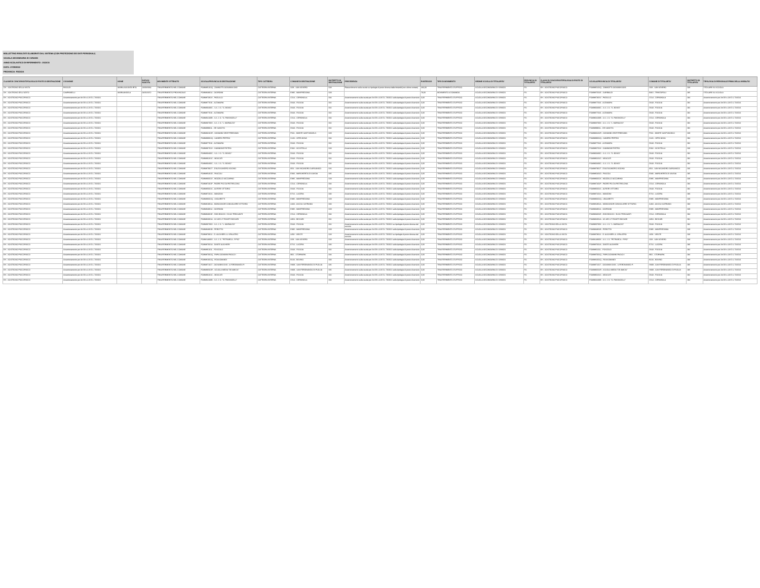BOLLETTINO RISULTATI ELABORATI DAL SISTEMA (CON PROTEZIONE DEI DATI PERSONALI)
SCUOLA SECONDARIA DI I GRADO
ANNO SCOLASTICO DI RIFERIMENTO : 2022/23
DATA: 17/05/2022
PROVINCIA: FOGGIA
| CLASSE DI CONCORSO/TIPOLOGIA DI POSTO DI DESTINAZIONE | COGNOME | NOME | DATA DI NASCITA | MOVIMENTO OTTENUTO | SCUOLA/PROVINCIA DI DESTINAZIONE | TIPO CATTEDRA | COMUNE DI DESTINAZIONE | DISTRETTO DI DESTINAZIONE | PRECEDENZA | PUNTEGGIO | TIPO DI MOVIMENTO | ORDINE SCUOLA DI TITOLARITA' | PROVINCIA DI TITOLARITA' | CLASSI DI CONCORSO/TIPOLOGIA DI POSTO DI TITOLARITA' | SCUOLA/PROVINCIA DI TITOLARITA' | COMUNE DI TITOLARITA' | DISTRETTO DI TITOLARITA' | TIPOLOGIA DI PERSONALE PRIMA DELLA MOBILITA' |
| --- | --- | --- | --- | --- | --- | --- | --- | --- | --- | --- | --- | --- | --- | --- | --- | --- | --- | --- |
| CH - SOSTEGNO DELLA VISTA | RISOLDI | MARIA ASSUNTA RITA | 23/08/1964 | TRASFERIMENTO NEL COMUNE | FGMM85101Q - ZANNOTTI-GIOVANNI XXIII | CATTEDRA INTERNA | I158 - SAN SEVERO | 028 | Riassorbimento sulla scuola su tipologia di posto diversa dalla titolarità (non ultimo entrato) | 266,00 | TRASFERIMENTO D'UFFICIO | SCUOLA SECONDARIA DI I GRADO | FG | EH - SOSTEGNO PSICOFISICO | FGMM85101Q - ZANNOTTI-GIOVANNI XXIII | I158 - SAN SEVERO | 028 | TITOLARE SU SCUOLA |
| DH - SOSTEGNO DELL'UDITO | CAMPANIELLI | MARIAANGELA | 04/06/1972 | TRASFERIMENTO PROVINCIALE | FGMM848014 - GIORDANI | CATTEDRA INTERNA | E885 - MANFREDONIA | 029 | | 79,00 | MOVIMENTO A DOMANDA | SCUOLA SECONDARIA DI I GRADO | FG | EH - SOSTEGNO PSICOFISICO | FGMM87501E - GARIBALDI | B915 - TRINITAPOLI | 035 | TITOLARE SU SCUOLA |
| EH - SOSTEGNO PSICOFISICO | Accantonamento per Art.58 c.4-III D.L 73/2021 | | | TRASFERIMENTO NEL COMUNE | FGMM87301V - PADULLO | CATTEDRA INTERNA | C514 - CERIGNOLA | 034 | Accantonamento sulla scuola per Art.58 c.4-III D.L 73/2021 sulla tipologia di posto di servizio | 0,00 | TRASFERIMENTO D'UFFICIO | SCUOLA SECONDARIA DI I GRADO | FG | EH - SOSTEGNO PSICOFISICO | FGMM87301V - PADULLO | C514 - CERIGNOLA | 034 | Accantonamento per Art.58 c.4-III D.L 73/2021 |
| EH - SOSTEGNO PSICOFISICO | Accantonamento per Art.58 c.4-III D.L 73/2021 | | | TRASFERIMENTO NEL COMUNE | FGMM877016 - ALTAMURA | CATTEDRA INTERNA | D643 - FOGGIA | 032 | Accantonamento sulla scuola per Art.58 c.4-III D.L 73/2021 sulla tipologia di posto di servizio | 0,00 | TRASFERIMENTO D'UFFICIO | SCUOLA SECONDARIA DI I GRADO | FG | EH - SOSTEGNO PSICOFISICO | FGMM877016 - ALTAMURA | D643 - FOGGIA | 032 | Accantonamento per Art.58 c.4-III D.L 73/2021 |
| EH - SOSTEGNO PSICOFISICO | Accantonamento per Art.58 c.4-III D.L 73/2021 | | | TRASFERIMENTO NEL COMUNE | FGMM00400C - S.S. 1 G. "G. BOVIO" | CATTEDRA INTERNA | D643 - FOGGIA | 032 | Accantonamento sulla scuola per Art.58 c.4-III D.L 73/2021 sulla tipologia di posto di servizio | 0,00 | TRASFERIMENTO D'UFFICIO | SCUOLA SECONDARIA DI I GRADO | FG | EH - SOSTEGNO PSICOFISICO | FGMM00400C - S.S. 1 G. "G. BOVIO" | D643 - FOGGIA | 032 | Accantonamento per Art.58 c.4-III D.L 73/2021 |
| EH - SOSTEGNO PSICOFISICO | Accantonamento per Art.58 c.4-III D.L 73/2021 | | | TRASFERIMENTO NEL COMUNE | FGMM877016 - ALTAMURA | CATTEDRA INTERNA | D643 - FOGGIA | 032 | Accantonamento sulla scuola per Art.58 c.4-III D.L 73/2021 sulla tipologia di posto di servizio | 0,00 | TRASFERIMENTO D'UFFICIO | SCUOLA SECONDARIA DI I GRADO | FG | EH - SOSTEGNO PSICOFISICO | FGMM877016 - ALTAMURA | D643 - FOGGIA | 032 | Accantonamento per Art.58 c.4-III D.L 73/2021 |
| EH - SOSTEGNO PSICOFISICO | Accantonamento per Art.58 c.4-III D.L 73/2021 | | | TRASFERIMENTO NEL COMUNE | FGMM04100B - S.S. 1 G. "G. PAVONCELLI" | CATTEDRA INTERNA | C514 - CERIGNOLA | 034 | Accantonamento sulla scuola per Art.58 c.4-III D.L 73/2021 sulla tipologia di posto di servizio | 0,00 | TRASFERIMENTO D'UFFICIO | SCUOLA SECONDARIA DI I GRADO | FG | EH - SOSTEGNO PSICOFISICO | FGMM04100B - S.S. 1 G. "G. PAVONCELLI" | C514 - CERIGNOLA | 034 | Accantonamento per Art.58 c.4-III D.L 73/2021 |
| EH - SOSTEGNO PSICOFISICO | Accantonamento per Art.58 c.4-III D.L 73/2021 | | | TRASFERIMENTO NEL COMUNE | FGMM00700X - S.S. 1 G. "L. MURIALDO" | CATTEDRA INTERNA | D643 - FOGGIA | 032 | Accantonamento sulla scuola per Art.58 c.4-III D.L 73/2021 sulla tipologia di posto di servizio | 0,00 | TRASFERIMENTO D'UFFICIO | SCUOLA SECONDARIA DI I GRADO | FG | EH - SOSTEGNO PSICOFISICO | FGMM00700X - S.S. 1 G. "L. MURIALDO" | D643 - FOGGIA | 032 | Accantonamento per Art.58 c.4-III D.L 73/2021 |
| EH - SOSTEGNO PSICOFISICO | Accantonamento per Art.58 c.4-III D.L 73/2021 | | | TRASFERIMENTO NEL COMUNE | FGMM89901L - DE SANCTIS | CATTEDRA INTERNA | D643 - FOGGIA | 032 | Accantonamento sulla scuola per Art.58 c.4-III D.L 73/2021 sulla tipologia di posto di servizio | 0,00 | TRASFERIMENTO D'UFFICIO | SCUOLA SECONDARIA DI I GRADO | FG | EH - SOSTEGNO PSICOFISICO | FGMM89901L - DE SANCTIS | D643 - FOGGIA | 032 | Accantonamento per Art.58 c.4-III D.L 73/2021 |
| EH - SOSTEGNO PSICOFISICO | Accantonamento per Art.58 c.4-III D.L 73/2021 | | | TRASFERIMENTO NEL COMUNE | FGMM83101R - GIOVANNI VENTITREESIMO | CATTEDRA INTERNA | F631 - MONTE SANT'ANGELO | 029 | Accantonamento sulla scuola per Art.58 c.4-III D.L 73/2021 sulla tipologia di posto di servizio | 0,00 | TRASFERIMENTO D'UFFICIO | SCUOLA SECONDARIA DI I GRADO | FG | EH - SOSTEGNO PSICOFISICO | FGMM83101R - GIOVANNI VENTITREESIMO | F631 - MONTE SANT'ANGELO | 029 | Accantonamento per Art.58 c.4-III D.L 73/2021 |
| EH - SOSTEGNO PSICOFISICO | Accantonamento per Art.58 c.4-III D.L 73/2021 | | | TRASFERIMENTO NEL COMUNE | FGMM88001Q - SANDRO PERTINI | CATTEDRA INTERNA | G131 - ORTA NOVA | 034 | Accantonamento sulla scuola per Art.58 c.4-III D.L 73/2021 sulla tipologia di posto di servizio | 0,00 | TRASFERIMENTO D'UFFICIO | SCUOLA SECONDARIA DI I GRADO | FG | EH - SOSTEGNO PSICOFISICO | FGMM88001Q - SANDRO PERTINI | G131 - ORTA NOVA | 034 | Accantonamento per Art.58 c.4-III D.L 73/2021 |
| EH - SOSTEGNO PSICOFISICO | Accantonamento per Art.58 c.4-III D.L 73/2021 | | | TRASFERIMENTO NEL COMUNE | FGMM877016 - ALTAMURA | CATTEDRA INTERNA | D643 - FOGGIA | 032 | Accantonamento sulla scuola per Art.58 c.4-III D.L 73/2021 sulla tipologia di posto di servizio | 0,00 | TRASFERIMENTO D'UFFICIO | SCUOLA SECONDARIA DI I GRADO | FG | EH - SOSTEGNO PSICOFISICO | FGMM877016 - ALTAMURA | D643 - FOGGIA | 032 | Accantonamento per Art.58 c.4-III D.L 73/2021 |
| EH - SOSTEGNO PSICOFISICO | Accantonamento per Art.58 c.4-III D.L 73/2021 | | | TRASFERIMENTO NEL COMUNE | FGMM86701X - GIANNONE PIETRO | CATTEDRA INTERNA | E332 - ISCHITELLA | 028 | Accantonamento sulla scuola per Art.58 c.4-III D.L 73/2021 sulla tipologia di posto di servizio | 0,00 | TRASFERIMENTO D'UFFICIO | SCUOLA SECONDARIA DI I GRADO | FG | EH - SOSTEGNO PSICOFISICO | FGMM86701X - GIANNONE PIETRO | E332 - ISCHITELLA | 028 | Accantonamento per Art.58 c.4-III D.L 73/2021 |
| EH - SOSTEGNO PSICOFISICO | Accantonamento per Art.58 c.4-III D.L 73/2021 | | | TRASFERIMENTO NEL COMUNE | FGMM00400C - S.S. 1 G. "G. BOVIO" | CATTEDRA INTERNA | D643 - FOGGIA | 032 | Accantonamento sulla scuola per Art.58 c.4-III D.L 73/2021 sulla tipologia di posto di servizio | 0,00 | TRASFERIMENTO D'UFFICIO | SCUOLA SECONDARIA DI I GRADO | FG | EH - SOSTEGNO PSICOFISICO | FGMM00400C - S.S. 1 G. "G. BOVIO" | D643 - FOGGIA | 032 | Accantonamento per Art.58 c.4-III D.L 73/2021 |
| EH - SOSTEGNO PSICOFISICO | Accantonamento per Art.58 c.4-III D.L 73/2021 | | | TRASFERIMENTO NEL COMUNE | FGMM86201C - MOSCATI | CATTEDRA INTERNA | D643 - FOGGIA | 032 | Accantonamento sulla scuola per Art.58 c.4-III D.L 73/2021 sulla tipologia di posto di servizio | 0,00 | TRASFERIMENTO D'UFFICIO | SCUOLA SECONDARIA DI I GRADO | FG | EH - SOSTEGNO PSICOFISICO | FGMM86201C - MOSCATI | D643 - FOGGIA | 032 | Accantonamento per Art.58 c.4-III D.L 73/2021 |
| EH - SOSTEGNO PSICOFISICO | Accantonamento per Art.58 c.4-III D.L 73/2021 | | | TRASFERIMENTO NEL COMUNE | FGMM00400C - S.S. 1 G. "G. BOVIO" | CATTEDRA INTERNA | D643 - FOGGIA | 032 | Accantonamento sulla scuola per Art.58 c.4-III D.L 73/2021 sulla tipologia di posto di servizio | 0,00 | TRASFERIMENTO D'UFFICIO | SCUOLA SECONDARIA DI I GRADO | FG | EH - SOSTEGNO PSICOFISICO | FGMM00400C - S.S. 1 G. "G. BOVIO" | D643 - FOGGIA | 032 | Accantonamento per Art.58 c.4-III D.L 73/2021 |
| EH - SOSTEGNO PSICOFISICO | Accantonamento per Art.58 c.4-III D.L 73/2021 | | | TRASFERIMENTO NEL COMUNE | FGMM87901T - D'ALESSANDRO-VOCINO | CATTEDRA INTERNA | I054 - SAN NICANDRO GARGANICO | 026 | Accantonamento sulla scuola per Art.58 c.4-III D.L 73/2021 sulla tipologia di posto di servizio | 0,00 | TRASFERIMENTO D'UFFICIO | SCUOLA SECONDARIA DI I GRADO | FG | EH - SOSTEGNO PSICOFISICO | FGMM87901T - D'ALESSANDRO-VOCINO | I054 - SAN NICANDRO GARGANICO | 026 | Accantonamento per Art.58 c.4-III D.L 73/2021 |
| EH - SOSTEGNO PSICOFISICO | Accantonamento per Art.58 c.4-III D.L 73/2021 | | | TRASFERIMENTO NEL COMUNE | FGMM85401D - PASCOLI | CATTEDRA INTERNA | E946 - MARGHERITA DI SAVOIA | 035 | Accantonamento sulla scuola per Art.58 c.4-III D.L 73/2021 sulla tipologia di posto di servizio | 0,00 | TRASFERIMENTO D'UFFICIO | SCUOLA SECONDARIA DI I GRADO | FG | EH - SOSTEGNO PSICOFISICO | FGMM85401D - PASCOLI | E946 - MARGHERITA DI SAVOIA | 035 | Accantonamento per Art.58 c.4-III D.L 73/2021 |
| EH - SOSTEGNO PSICOFISICO | Accantonamento per Art.58 c.4-III D.L 73/2021 | | | TRASFERIMENTO NEL COMUNE | FGMM86601X - MOZZILLO IACCARINO | CATTEDRA INTERNA | E885 - MANFREDONIA | 029 | Accantonamento sulla scuola per Art.58 c.4-III D.L 73/2021 sulla tipologia di posto di servizio | 0,00 | TRASFERIMENTO D'UFFICIO | SCUOLA SECONDARIA DI I GRADO | FG | EH - SOSTEGNO PSICOFISICO | FGMM86601X - MOZZILLO IACCARINO | E885 - MANFREDONIA | 029 | Accantonamento per Art.58 c.4-III D.L 73/2021 |
| EH - SOSTEGNO PSICOFISICO | Accantonamento per Art.58 c.4-III D.L 73/2021 | | | TRASFERIMENTO NEL COMUNE | FGMM87401P - PADRE PIO DA PIETRELCINA | CATTEDRA INTERNA | C514 - CERIGNOLA | 034 | Accantonamento sulla scuola per Art.58 c.4-III D.L 73/2021 sulla tipologia di posto di servizio | 0,00 | TRASFERIMENTO D'UFFICIO | SCUOLA SECONDARIA DI I GRADO | FG | EH - SOSTEGNO PSICOFISICO | FGMM87401P - PADRE PIO DA PIETRELCINA | C514 - CERIGNOLA | 034 | Accantonamento per Art.58 c.4-III D.L 73/2021 |
| EH - SOSTEGNO PSICOFISICO | Accantonamento per Art.58 c.4-III D.L 73/2021 | | | TRASFERIMENTO NEL COMUNE | FGMM85601S - ALFIERI VITTORIO | CATTEDRA INTERNA | D643 - FOGGIA | 032 | Accantonamento sulla scuola per Art.58 c.4-III D.L 73/2021 sulla tipologia di posto di servizio | 0,00 | TRASFERIMENTO D'UFFICIO | SCUOLA SECONDARIA DI I GRADO | FG | EH - SOSTEGNO PSICOFISICO | FGMM85601S - ALFIERI VITTORIO | D643 - FOGGIA | 032 | Accantonamento per Art.58 c.4-III D.L 73/2021 |
| EH - SOSTEGNO PSICOFISICO | Accantonamento per Art.58 c.4-III D.L 73/2021 | | | TRASFERIMENTO NEL COMUNE | FGMM87201S - MANZONI | CATTEDRA INTERNA | E716 - LUCERA | 030 | Accantonamento sulla scuola per Art.58 c.4-III D.L 73/2021 sulla tipologia di posto di servizio | 0,00 | TRASFERIMENTO D'UFFICIO | SCUOLA SECONDARIA DI I GRADO | FG | EH - SOSTEGNO PSICOFISICO | FGMM87201S - MANZONI | E716 - LUCERA | 030 | Accantonamento per Art.58 c.4-III D.L 73/2021 |
| EH - SOSTEGNO PSICOFISICO | Accantonamento per Art.58 c.4-III D.L 73/2021 | | | TRASFERIMENTO NEL COMUNE | FGMM86601Q - UNGARETTI | CATTEDRA INTERNA | E885 - MANFREDONIA | 029 | Accantonamento sulla scuola per Art.58 c.4-III D.L 73/2021 sulla tipologia di posto di servizio | 0,00 | TRASFERIMENTO D'UFFICIO | SCUOLA SECONDARIA DI I GRADO | FG | EH - SOSTEGNO PSICOFISICO | FGMM86601Q - UNGARETTI | E885 - MANFREDONIA | 029 | Accantonamento per Art.58 c.4-III D.L 73/2021 |
| EH - SOSTEGNO PSICOFISICO | Accantonamento per Art.58 c.4-III D.L 73/2021 | | | TRASFERIMENTO NEL COMUNE | FGMM81801A - MONSIGNOR CONSIGLIERE VITTORIO | CATTEDRA INTERNA | A463 - ASCOLI SATRIANO | 033 | Accantonamento sulla scuola per Art.58 c.4-III D.L 73/2021 sulla tipologia di posto di servizio | 0,00 | TRASFERIMENTO D'UFFICIO | SCUOLA SECONDARIA DI I GRADO | FG | EH - SOSTEGNO PSICOFISICO | FGMM81801A - MONSIGNOR CONSIGLIERE VITTORIO | A463 - ASCOLI SATRIANO | 033 | Accantonamento per Art.58 c.4-III D.L 73/2021 |
| EH - SOSTEGNO PSICOFISICO | Accantonamento per Art.58 c.4-III D.L 73/2021 | | | TRASFERIMENTO NEL COMUNE | FGMM848014 - GIORDANI | CATTEDRA INTERNA | E885 - MANFREDONIA | 029 | Accantonamento sulla scuola per Art.58 c.4-III D.L 73/2021 sulla tipologia di posto di servizio | 0,00 | TRASFERIMENTO D'UFFICIO | SCUOLA SECONDARIA DI I GRADO | FG | EH - SOSTEGNO PSICOFISICO | FGMM848014 - GIORDANI | E885 - MANFREDONIA | 029 | Accantonamento per Art.58 c.4-III D.L 73/2021 |
| EH - SOSTEGNO PSICOFISICO | Accantonamento per Art.58 c.4-III D.L 73/2021 | | | TRASFERIMENTO NEL COMUNE | FGMM84601E - DON BOSCO + B.GO TRESSANTI | CATTEDRA INTERNA | C514 - CERIGNOLA | 034 | Accantonamento sulla scuola per Art.58 c.4-III D.L 73/2021 sulla tipologia di posto di servizio | 0,00 | TRASFERIMENTO D'UFFICIO | SCUOLA SECONDARIA DI I GRADO | FG | EH - SOSTEGNO PSICOFISICO | FGMM84601E - DON BOSCO + B.GO TRESSANTI | C514 - CERIGNOLA | 034 | Accantonamento per Art.58 c.4-III D.L 73/2021 |
| EH - SOSTEGNO PSICOFISICO | Accantonamento per Art.58 c.4-III D.L 73/2021 | | | TRASFERIMENTO NEL COMUNE | FGMM82001A - SC.SEC.1? ROSETI BICCARI | CATTEDRA INTERNA | A854 - BICCARI | 031 | Accantonamento sulla scuola per Art.58 c.4-III D.L 73/2021 sulla tipologia di posto di servizio | 0,00 | TRASFERIMENTO D'UFFICIO | SCUOLA SECONDARIA DI I GRADO | FG | EH - SOSTEGNO PSICOFISICO | FGMM82001A - SC.SEC.1? ROSETI BICCARI | A854 - BICCARI | 031 | Accantonamento per Art.58 c.4-III D.L 73/2021 |
| EH - SOSTEGNO PSICOFISICO | Accantonamento per Art.58 c.4-III D.L 73/2021 | | | TRASFERIMENTO NEL COMUNE | FGMM00700X - S.S. 1 G. "L. MURIALDO" | CATTEDRA INTERNA | D643 - FOGGIA | 032 | Accantonamento sulla scuola per Art.58 c.4-III D.L 73/2021 su tipologia di posto diversa dal servizio | 0,00 | TRASFERIMENTO D'UFFICIO | SCUOLA SECONDARIA DI I GRADO | FG | CH - SOSTEGNO DELLA VISTA | FGMM00700X - S.S. 1 G. "L. MURIALDO" | D643 - FOGGIA | 032 | Accantonamento per Art.58 c.4-III D.L 73/2021 |
| EH - SOSTEGNO PSICOFISICO | Accantonamento per Art.58 c.4-III D.L 73/2021 | | | TRASFERIMENTO NEL COMUNE | FGMM84801B - PEROTTO | CATTEDRA INTERNA | E885 - MANFREDONIA | 029 | Accantonamento sulla scuola per Art.58 c.4-III D.L 73/2021 sulla tipologia di posto di servizio | 0,00 | TRASFERIMENTO D'UFFICIO | SCUOLA SECONDARIA DI I GRADO | FG | EH - SOSTEGNO PSICOFISICO | FGMM84801B - PEROTTO | E885 - MANFREDONIA | 029 | Accantonamento per Art.58 c.4-III D.L 73/2021 |
| EH - SOSTEGNO PSICOFISICO | Accantonamento per Art.58 c.4-III D.L 73/2021 | | | TRASFERIMENTO NEL COMUNE | FGMM878012 - D. ALIGHIERI- A. SPALATRO | CATTEDRA INTERNA | L858 - VIESTE | 028 | Accantonamento sulla scuola per Art.58 c.4-III D.L 73/2021 su tipologia di posto diversa dal servizio | 0,00 | TRASFERIMENTO D'UFFICIO | SCUOLA SECONDARIA DI I GRADO | FG | CH - SOSTEGNO DELLA VISTA | FGMM878012 - D. ALIGHIERI- A. SPALATRO | L858 - VIESTE | 028 | Accantonamento per Art.58 c.4-III D.L 73/2021 |
| EH - SOSTEGNO PSICOFISICO | Accantonamento per Art.58 c.4-III D.L 73/2021 | | | TRASFERIMENTO NEL COMUNE | FGMM14800X - S.S. 1 G. "PETRARCA - P.PIO" | CATTEDRA INTERNA | I158 - SAN SEVERO | 028 | Accantonamento sulla scuola per Art.58 c.4-III D.L 73/2021 sulla tipologia di posto di servizio | 0,00 | TRASFERIMENTO D'UFFICIO | SCUOLA SECONDARIA DI I GRADO | FG | EH - SOSTEGNO PSICOFISICO | FGMM14800X - S.S. 1 G. "PETRARCA - P.PIO" | I158 - SAN SEVERO | 028 | Accantonamento per Art.58 c.4-III D.L 73/2021 |
| EH - SOSTEGNO PSICOFISICO | Accantonamento per Art.58 c.4-III D.L 73/2021 | | | TRASFERIMENTO NEL COMUNE | FGMM87601A - DANTE ALIGHIERI | CATTEDRA INTERNA | E716 - LUCERA | 030 | Accantonamento sulla scuola per Art.58 c.4-III D.L 73/2021 sulla tipologia di posto di servizio | 0,00 | TRASFERIMENTO D'UFFICIO | SCUOLA SECONDARIA DI I GRADO | FG | EH - SOSTEGNO PSICOFISICO | FGMM87601A - DANTE ALIGHIERI | E716 - LUCERA | 030 | Accantonamento per Art.58 c.4-III D.L 73/2021 |
| EH - SOSTEGNO PSICOFISICO | Accantonamento per Art.58 c.4-III D.L 73/2021 | | | TRASFERIMENTO NEL COMUNE | FGMM86101L - FOSCOLO | CATTEDRA INTERNA | D643 - FOGGIA | 032 | Accantonamento sulla scuola per Art.58 c.4-III D.L 73/2021 sulla tipologia di posto di servizio | 0,00 | TRASFERIMENTO D'UFFICIO | SCUOLA SECONDARIA DI I GRADO | FG | EH - SOSTEGNO PSICOFISICO | FGMM86101L - FOSCOLO | D643 - FOGGIA | 032 | Accantonamento per Art.58 c.4-III D.L 73/2021 |
| EH - SOSTEGNO PSICOFISICO | Accantonamento per Art.58 c.4-III D.L 73/2021 | | | TRASFERIMENTO NEL COMUNE | FGMM87001Q - PAPA GIOVANNI PAOLO I | CATTEDRA INTERNA | I962 - STORNARA | 034 | Accantonamento sulla scuola per Art.58 c.4-III D.L 73/2021 sulla tipologia di posto di servizio | 0,00 | TRASFERIMENTO D'UFFICIO | SCUOLA SECONDARIA DI I GRADO | FG | EH - SOSTEGNO PSICOFISICO | FGMM87001Q - PAPA GIOVANNI PAOLO I | I962 - STORNARA | 034 | Accantonamento per Art.58 c.4-III D.L 73/2021 |
| EH - SOSTEGNO PSICOFISICO | Accantonamento per Art.58 c.4-III D.L 73/2021 | | | TRASFERIMENTO NEL COMUNE | FGMM81601Q - ROSSOMANDI | CATTEDRA INTERNA | B104 - BOVINO | 033 | Accantonamento sulla scuola per Art.58 c.4-III D.L 73/2021 sulla tipologia di posto di servizio | 0,00 | TRASFERIMENTO D'UFFICIO | SCUOLA SECONDARIA DI I GRADO | FG | EH - SOSTEGNO PSICOFISICO | FGMM81601Q - ROSSOMANDI | B104 - BOVINO | 033 | Accantonamento per Art.58 c.4-III D.L 73/2021 |
| EH - SOSTEGNO PSICOFISICO | Accantonamento per Art.58 c.4-III D.L 73/2021 | | | TRASFERIMENTO NEL COMUNE | FGMM871017 - GIOVANNI XXIII - S.FERDINANDO P. | CATTEDRA INTERNA | H839 - SAN FERDINANDO DI PUGLIA | 035 | Accantonamento sulla scuola per Art.58 c.4-III D.L 73/2021 sulla tipologia di posto di servizio | 0,00 | TRASFERIMENTO D'UFFICIO | SCUOLA SECONDARIA DI I GRADO | FG | EH - SOSTEGNO PSICOFISICO | FGMM871017 - GIOVANNI XXIII - S.FERDINANDO P. | H839 - SAN FERDINANDO DI PUGLIA | 035 | Accantonamento per Art.58 c.4-III D.L 73/2021 |
| EH - SOSTEGNO PSICOFISICO | Accantonamento per Art.58 c.4-III D.L 73/2021 | | | TRASFERIMENTO NEL COMUNE | FGMM86501R - SCUOLA MEDIA "DE AMICIS" | CATTEDRA INTERNA | H839 - SAN FERDINANDO DI PUGLIA | 035 | Accantonamento sulla scuola per Art.58 c.4-III D.L 73/2021 sulla tipologia di posto di servizio | 0,00 | TRASFERIMENTO D'UFFICIO | SCUOLA SECONDARIA DI I GRADO | FG | EH - SOSTEGNO PSICOFISICO | FGMM86501R - SCUOLA MEDIA "DE AMICIS" | H839 - SAN FERDINANDO DI PUGLIA | 035 | Accantonamento per Art.58 c.4-III D.L 73/2021 |
| EH - SOSTEGNO PSICOFISICO | Accantonamento per Art.58 c.4-III D.L 73/2021 | | | TRASFERIMENTO NEL COMUNE | FGMM86201C - MOSCATI | CATTEDRA INTERNA | D643 - FOGGIA | 032 | Accantonamento sulla scuola per Art.58 c.4-III D.L 73/2021 sulla tipologia di posto di servizio | 0,00 | TRASFERIMENTO D'UFFICIO | SCUOLA SECONDARIA DI I GRADO | FG | EH - SOSTEGNO PSICOFISICO | FGMM86201C - MOSCATI | D643 - FOGGIA | 032 | Accantonamento per Art.58 c.4-III D.L 73/2021 |
| EH - SOSTEGNO PSICOFISICO | Accantonamento per Art.58 c.4-III D.L 73/2021 | | | TRASFERIMENTO NEL COMUNE | FGMM04100B - S.S. 1 G. "G. PAVONCELLI" | CATTEDRA INTERNA | C514 - CERIGNOLA | 034 | Accantonamento sulla scuola per Art.58 c.4-III D.L 73/2021 sulla tipologia di posto di servizio | 0,00 | TRASFERIMENTO D'UFFICIO | SCUOLA SECONDARIA DI I GRADO | FG | EH - SOSTEGNO PSICOFISICO | FGMM04100B - S.S. 1 G. "G. PAVONCELLI" | C514 - CERIGNOLA | 034 | Accantonamento per Art.58 c.4-III D.L 73/2021 |